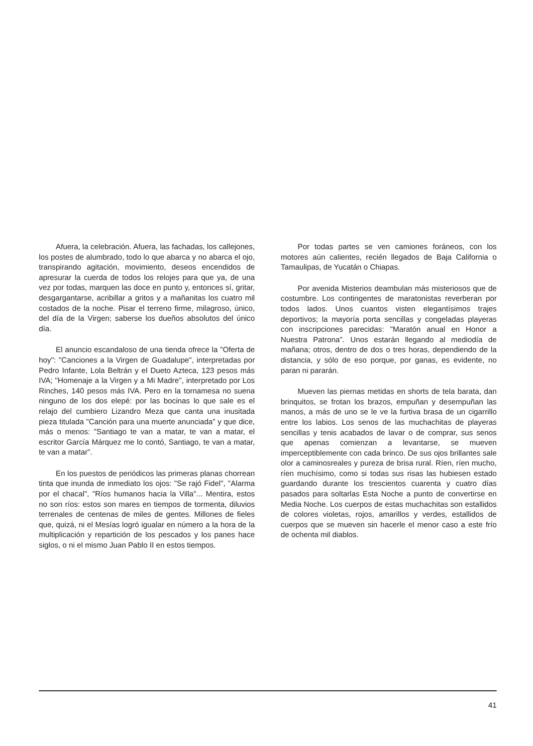Afuera, la celebración. Afuera, las fachadas, los callejones, los postes de alumbrado, todo lo que abarca y no abarca el ojo, transpirando agitación, movimiento, deseos encendidos de apresurar la cuerda de todos los relojes para que ya, de una vez por todas, marquen las doce en punto y, entonces sí, gritar, desgargantarse, acribillar a gritos y a mañanitas los cuatro mil costados de la noche. Pisar el terreno firme, milagroso, único, del día de la Virgen; saberse los dueños absolutos del único día.
El anuncio escandaloso de una tienda ofrece la "Oferta de hoy": "Canciones a la Virgen de Guadalupe", interpretadas por Pedro Infante, Lola Beltrán y el Dueto Azteca, 123 pesos más IVA; "Homenaje a la Virgen y a Mi Madre", interpretado por Los Rinches, 140 pesos más IVA. Pero en la tornamesa no suena ninguno de los dos elepé: por las bocinas lo que sale es el relajo del cumbiero Lizandro Meza que canta una inusitada pieza titulada "Canción para una muerte anunciada" y que dice, más o menos: "Santiago te van a matar, te van a matar, el escritor García Márquez me lo contó, Santiago, te van a matar, te van a matar".
En los puestos de periódicos las primeras planas chorrean tinta que inunda de inmediato los ojos: "Se rajó Fidel", "Alarma por el chacal", "Ríos humanos hacia la Villa"... Mentira, estos no son ríos: estos son mares en tiempos de tormenta, diluvios terrenales de centenas de miles de gentes. Millones de fieles que, quizá, ni el Mesías logró igualar en número a la hora de la multiplicación y repartición de los pescados y los panes hace siglos, o ni el mismo Juan Pablo II en estos tiempos.
Por todas partes se ven camiones foráneos, con los motores aún calientes, recién llegados de Baja California o Tamaulipas, de Yucatán o Chiapas.
Por avenida Misterios deambulan más misteriosos que de costumbre. Los contingentes de maratonistas reverberan por todos lados. Unos cuantos visten elegantísimos trajes deportivos; la mayoría porta sencillas y congeladas playeras con inscripciones parecidas: "Maratón anual en Honor a Nuestra Patrona". Unos estarán llegando al mediodía de mañana; otros, dentro de dos o tres horas, dependiendo de la distancia, y sólo de eso porque, por ganas, es evidente, no paran ni pararán.
Mueven las piernas metidas en shorts de tela barata, dan brinquitos, se frotan los brazos, empuñan y desempuñan las manos, a más de uno se le ve la furtiva brasa de un cigarrillo entre los labios. Los senos de las muchachitas de playeras sencillas y tenis acabados de lavar o de comprar, sus senos que apenas comienzan a levantarse, se mueven imperceptiblemente con cada brinco. De sus ojos brillantes sale olor a caminosreales y pureza de brisa rural. Ríen, ríen mucho, ríen muchísimo, como si todas sus risas las hubiesen estado guardando durante los trescientos cuarenta y cuatro días pasados para soltarlas Esta Noche a punto de convertirse en Media Noche. Los cuerpos de estas muchachitas son estallidos de colores violetas, rojos, amarillos y verdes, estallidos de cuerpos que se mueven sin hacerle el menor caso a este frío de ochenta mil diablos.
41